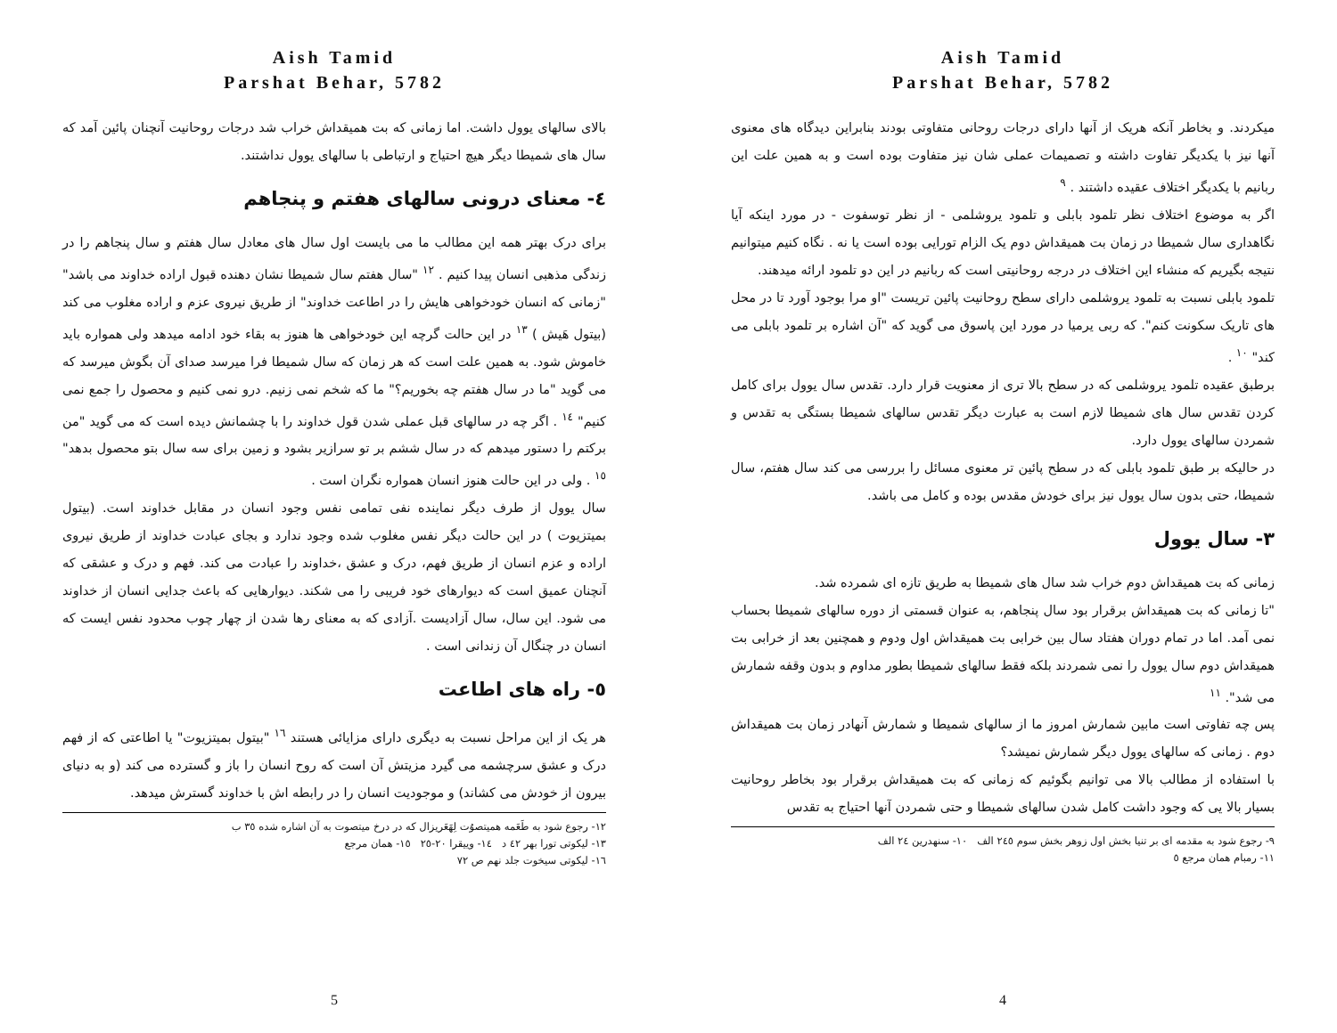Aish Tamid
Parshat Behar, 5782
بالای سالهای یوول داشت. اما زمانی که بت همیقداش خراب شد درجات روحانیت آنچنان پائین آمد که سال های شمیطا دیگر هیچ احتیاج و ارتباطی با سالهای یوول نداشتند.
٤- معنای درونی سالهای هفتم و پنجاهم
برای درک بهتر همه این مطالب ما می بایست اول سال های معادل سال هفتم و سال پنجاهم را در زندگی مذهبی انسان پیدا کنیم . <sup>١٢</sup> "سال هفتم سال شمیطا نشان دهنده قبول اراده خداوند می باشد" "زمانی که انسان خودخواهی هایش را در اطاعت خداوند" از طریق نیروی عزم و اراده مغلوب می کند (بیتول هَیش ) <sup>١٣</sup> در این حالت گرچه این خودخواهی ها هنوز به بقاء خود ادامه میدهد ولی همواره باید خاموش شود. به همین علت است که هر زمان که سال شمیطا فرا میرسد صدای آن بگوش میرسد که می گوید "ما در سال هفتم چه بخوریم؟" ما که شخم نمی زنیم. درو نمی کنیم و محصول را جمع نمی کنیم" <sup>١٤</sup> . اگر چه در سالهای قبل عملی شدن قول خداوند را با چشمانش دیده است که می گوید "من برکتم را دستور میدهم که در سال ششم بر تو سرازیر بشود و زمین برای سه سال بتو محصول بدهد" <sup>١٥</sup> . ولی در این حالت هنوز انسان همواره نگران است .
سال یوول از طرف دیگر نماینده نفی تمامی نفس وجود انسان در مقابل خداوند است. (بیتول بمیتزیوت ) در این حالت دیگر نفس مغلوب شده وجود ندارد و بجای عبادت خداوند از طریق نیروی اراده و عزم انسان از طریق فهم، درک و عشق ،خداوند را عبادت می کند. فهم و درک و عشقی که آنچنان عمیق است که دیوارهای خود فریبی را می شکند. دیوارهایی که باعث جدایی انسان از خداوند می شود. این سال، سال آزادیست .آزادی که به معنای رها شدن از چهار چوب محدود نفس ایست که انسان در چنگال آن زندانی است .
٥- راه های اطاعت
هر یک از این مراحل نسبت به دیگری دارای مزایائی هستند <sup>١٦</sup> "بیتول بمیتزیوت" یا اطاعتی که از فهم درک و عشق سرچشمه می گیرد مزیتش آن است که روح انسان را باز و گسترده می کند (و به دنیای بیرون از خودش می کشاند) و موجودیت انسان را در رابطه اش با خداوند گسترش میدهد.
١٢- رجوع شود به طَعَمه همیتصوُت لِهَعَریزال که در درخ میتصوت به آن اشاره شده ٣٥ ب
١٣- لیکوتی تورا بهر ٤٢ د ١٤- وییقرا ٢٠-٢٥ ١٥- همان مرجع
١٦- لیکوتی سیخوت جلد نهم ص ٧٢
5
Aish Tamid
Parshat Behar, 5782
میکردند. و بخاطر آنکه هریک از آنها دارای درجات روحانی متفاوتی بودند بنابراین دیدگاه های معنوی آنها نیز با یکدیگر تفاوت داشته و تصمیمات عملی شان نیز متفاوت بوده است و به همین علت این ربانیم با یکدیگر اختلاف عقیده داشتند . <sup>٩</sup>
اگر به موضوع اختلاف نظر تلمود بابلی و تلمود یروشلمی - از نظر توسفوت - در مورد اینکه آیا نگاهداری سال شمیطا در زمان بت همیقداش دوم یک الزام تورایی بوده است یا نه . نگاه کنیم میتوانیم نتیجه بگیریم که منشاء این اختلاف در درجه روحانیتی است که ربانیم در این دو تلمود ارائه میدهند.
تلمود بابلی نسبت به تلمود یروشلمی دارای سطح روحانیت پائین تریست "او مرا بوجود آورد تا در محل های تاریک سکونت کنم". که ربی یرمیا در مورد این پاسوق می گوید که "آن اشاره بر تلمود بابلی می کند" <sup>١٠</sup> .
برطبق عقیده تلمود یروشلمی که در سطح بالا تری از معنویت قرار دارد. تقدس سال یوول برای کامل کردن تقدس سال های شمیطا لازم است به عبارت دیگر تقدس سالهای شمیطا بستگی به تقدس و شمردن سالهای یوول دارد.
در حالیکه بر طبق تلمود بابلی که در سطح پائین تر معنوی مسائل را بررسی می کند سال هفتم، سال شمیطا، حتی بدون سال یوول نیز برای خودش مقدس بوده و کامل می باشد.
٣- سال یوول
زمانی که بت همیقداش دوم خراب شد سال های شمیطا به طریق تازه ای شمرده شد.
"تا زمانی که بت همیقداش برقرار بود سال پنجاهم، به عنوان قسمتی از دوره سالهای شمیطا بحساب نمی آمد. اما در تمام دوران هفتاد سال بین خرابی بت همیقداش اول ودوم و همچنین بعد از خرابی بت همیقداش دوم سال یوول را نمی شمردند بلکه فقط سالهای شمیطا بطور مداوم و بدون وقفه شمارش می شد". <sup>١١</sup>
پس چه تفاوتی است مابین شمارش امروز ما از سالهای شمیطا و شمارش آنهادر زمان بت همیقداش دوم . زمانی که سالهای یوول دیگر شمارش نمیشد؟
با استفاده از مطالب بالا می توانیم بگوئیم که زمانی که بت همیقداش برقرار بود بخاطر روحانیت بسیار بالا یی که وجود داشت کامل شدن سالهای شمیطا و حتی شمردن آنها احتیاج به تقدس
٩- رجوع شود به مقدمه ای بر تنیا بخش اول زوهر بخش سوم ٢٤٥ الف ١٠- سنهدرین ٢٤ الف
١١- رمبام همان مرجع ٥
4